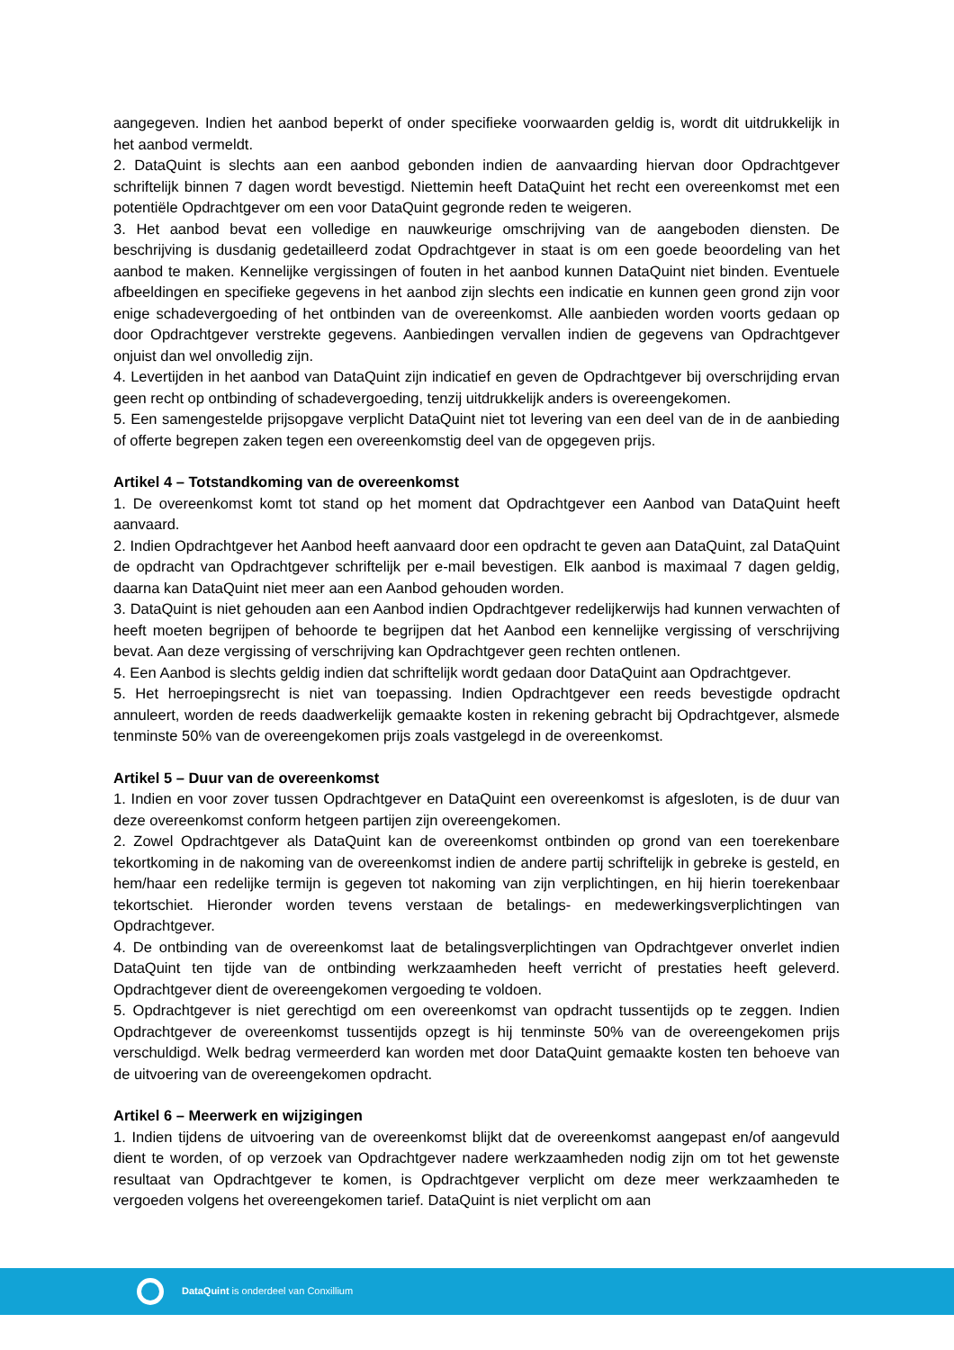aangegeven. Indien het aanbod beperkt of onder specifieke voorwaarden geldig is, wordt dit uitdrukkelijk in het aanbod vermeldt.
2. DataQuint is slechts aan een aanbod gebonden indien de aanvaarding hiervan door Opdrachtgever schriftelijk binnen 7 dagen wordt bevestigd. Niettemin heeft DataQuint het recht een overeenkomst met een potentiële Opdrachtgever om een voor DataQuint gegronde reden te weigeren.
3. Het aanbod bevat een volledige en nauwkeurige omschrijving van de aangeboden diensten. De beschrijving is dusdanig gedetailleerd zodat Opdrachtgever in staat is om een goede beoordeling van het aanbod te maken. Kennelijke vergissingen of fouten in het aanbod kunnen DataQuint niet binden. Eventuele afbeeldingen en specifieke gegevens in het aanbod zijn slechts een indicatie en kunnen geen grond zijn voor enige schadevergoeding of het ontbinden van de overeenkomst. Alle aanbieden worden voorts gedaan op door Opdrachtgever verstrekte gegevens. Aanbiedingen vervallen indien de gegevens van Opdrachtgever onjuist dan wel onvolledig zijn.
4. Levertijden in het aanbod van DataQuint zijn indicatief en geven de Opdrachtgever bij overschrijding ervan geen recht op ontbinding of schadevergoeding, tenzij uitdrukkelijk anders is overeengekomen.
5. Een samengestelde prijsopgave verplicht DataQuint niet tot levering van een deel van de in de aanbieding of offerte begrepen zaken tegen een overeenkomstig deel van de opgegeven prijs.
Artikel 4 – Totstandkoming van de overeenkomst
1. De overeenkomst komt tot stand op het moment dat Opdrachtgever een Aanbod van DataQuint heeft aanvaard.
2. Indien Opdrachtgever het Aanbod heeft aanvaard door een opdracht te geven aan DataQuint, zal DataQuint de opdracht van Opdrachtgever schriftelijk per e-mail bevestigen. Elk aanbod is maximaal 7 dagen geldig, daarna kan DataQuint niet meer aan een Aanbod gehouden worden.
3. DataQuint is niet gehouden aan een Aanbod indien Opdrachtgever redelijkerwijs had kunnen verwachten of heeft moeten begrijpen of behoorde te begrijpen dat het Aanbod een kennelijke vergissing of verschrijving bevat. Aan deze vergissing of verschrijving kan Opdrachtgever geen rechten ontlenen.
4. Een Aanbod is slechts geldig indien dat schriftelijk wordt gedaan door DataQuint aan Opdrachtgever.
5. Het herroepingsrecht is niet van toepassing. Indien Opdrachtgever een reeds bevestigde opdracht annuleert, worden de reeds daadwerkelijk gemaakte kosten in rekening gebracht bij Opdrachtgever, alsmede tenminste 50% van de overeengekomen prijs zoals vastgelegd in de overeenkomst.
Artikel 5 – Duur van de overeenkomst
1. Indien en voor zover tussen Opdrachtgever en DataQuint een overeenkomst is afgesloten, is de duur van deze overeenkomst conform hetgeen partijen zijn overeengekomen.
2. Zowel Opdrachtgever als DataQuint kan de overeenkomst ontbinden op grond van een toerekenbare tekortkoming in de nakoming van de overeenkomst indien de andere partij schriftelijk in gebreke is gesteld, en hem/haar een redelijke termijn is gegeven tot nakoming van zijn verplichtingen, en hij hierin toerekenbaar tekortschiet. Hieronder worden tevens verstaan de betalings- en medewerkingsverplichtingen van Opdrachtgever.
4. De ontbinding van de overeenkomst laat de betalingsverplichtingen van Opdrachtgever onverlet indien DataQuint ten tijde van de ontbinding werkzaamheden heeft verricht of prestaties heeft geleverd. Opdrachtgever dient de overeengekomen vergoeding te voldoen.
5. Opdrachtgever is niet gerechtigd om een overeenkomst van opdracht tussentijds op te zeggen. Indien Opdrachtgever de overeenkomst tussentijds opzegt is hij tenminste 50% van de overeengekomen prijs verschuldigd. Welk bedrag vermeerderd kan worden met door DataQuint gemaakte kosten ten behoeve van de uitvoering van de overeengekomen opdracht.
Artikel 6 – Meerwerk en wijzigingen
1. Indien tijdens de uitvoering van de overeenkomst blijkt dat de overeenkomst aangepast en/of aangevuld dient te worden, of op verzoek van Opdrachtgever nadere werkzaamheden nodig zijn om tot het gewenste resultaat van Opdrachtgever te komen, is Opdrachtgever verplicht om deze meer werkzaamheden te vergoeden volgens het overeengekomen tarief. DataQuint is niet verplicht om aan
DataQuint is onderdeel van Conxillium